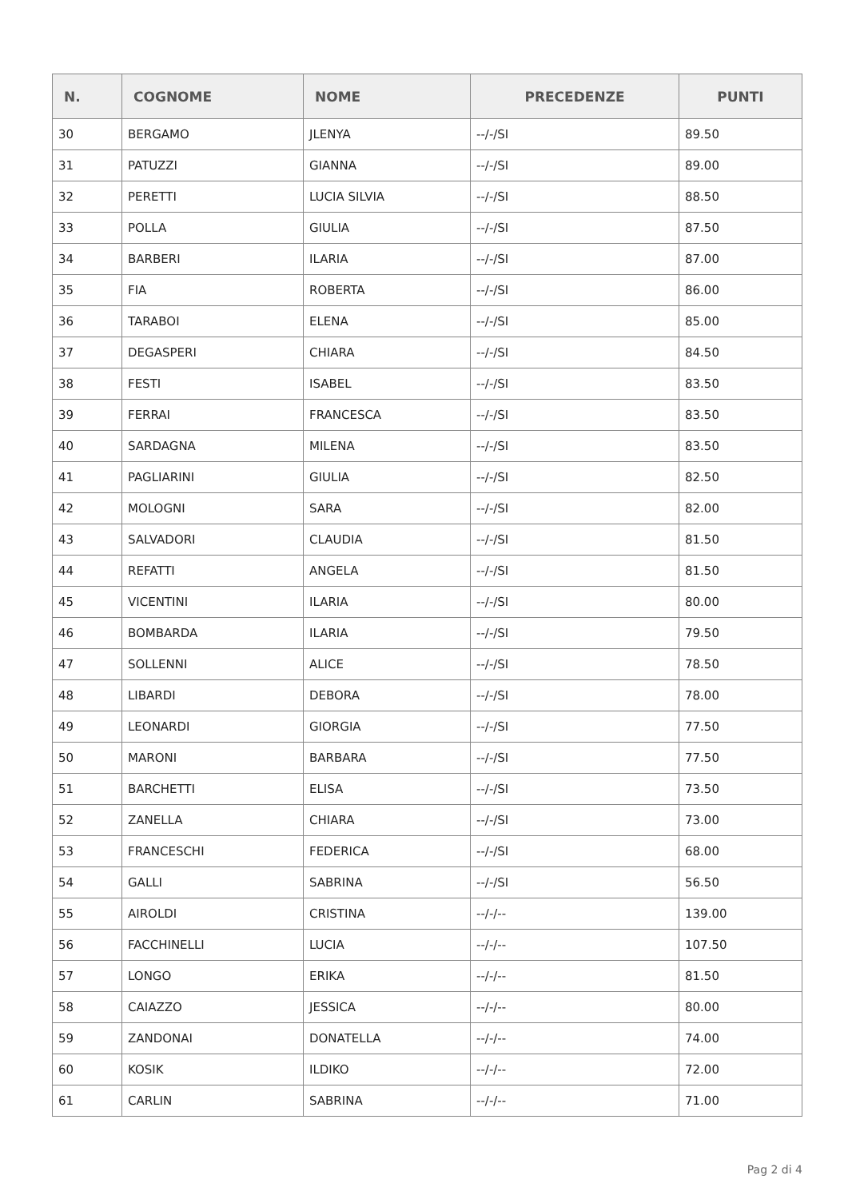| N. | COGNOME | NOME | PRECEDENZE | PUNTI |
| --- | --- | --- | --- | --- |
| 30 | BERGAMO | JLENYA | --/-/SI | 89.50 |
| 31 | PATUZZI | GIANNA | --/-/SI | 89.00 |
| 32 | PERETTI | LUCIA SILVIA | --/-/SI | 88.50 |
| 33 | POLLA | GIULIA | --/-/SI | 87.50 |
| 34 | BARBERI | ILARIA | --/-/SI | 87.00 |
| 35 | FIA | ROBERTA | --/-/SI | 86.00 |
| 36 | TARABOI | ELENA | --/-/SI | 85.00 |
| 37 | DEGASPERI | CHIARA | --/-/SI | 84.50 |
| 38 | FESTI | ISABEL | --/-/SI | 83.50 |
| 39 | FERRAI | FRANCESCA | --/-/SI | 83.50 |
| 40 | SARDAGNA | MILENA | --/-/SI | 83.50 |
| 41 | PAGLIARINI | GIULIA | --/-/SI | 82.50 |
| 42 | MOLOGNI | SARA | --/-/SI | 82.00 |
| 43 | SALVADORI | CLAUDIA | --/-/SI | 81.50 |
| 44 | REFATTI | ANGELA | --/-/SI | 81.50 |
| 45 | VICENTINI | ILARIA | --/-/SI | 80.00 |
| 46 | BOMBARDA | ILARIA | --/-/SI | 79.50 |
| 47 | SOLLENNI | ALICE | --/-/SI | 78.50 |
| 48 | LIBARDI | DEBORA | --/-/SI | 78.00 |
| 49 | LEONARDI | GIORGIA | --/-/SI | 77.50 |
| 50 | MARONI | BARBARA | --/-/SI | 77.50 |
| 51 | BARCHETTI | ELISA | --/-/SI | 73.50 |
| 52 | ZANELLA | CHIARA | --/-/SI | 73.00 |
| 53 | FRANCESCHI | FEDERICA | --/-/SI | 68.00 |
| 54 | GALLI | SABRINA | --/-/SI | 56.50 |
| 55 | AIROLDI | CRISTINA | --/-/-- | 139.00 |
| 56 | FACCHINELLI | LUCIA | --/-/-- | 107.50 |
| 57 | LONGO | ERIKA | --/-/-- | 81.50 |
| 58 | CAIAZZO | JESSICA | --/-/-- | 80.00 |
| 59 | ZANDONAI | DONATELLA | --/-/-- | 74.00 |
| 60 | KOSIK | ILDIKO | --/-/-- | 72.00 |
| 61 | CARLIN | SABRINA | --/-/-- | 71.00 |
Pag 2 di 4